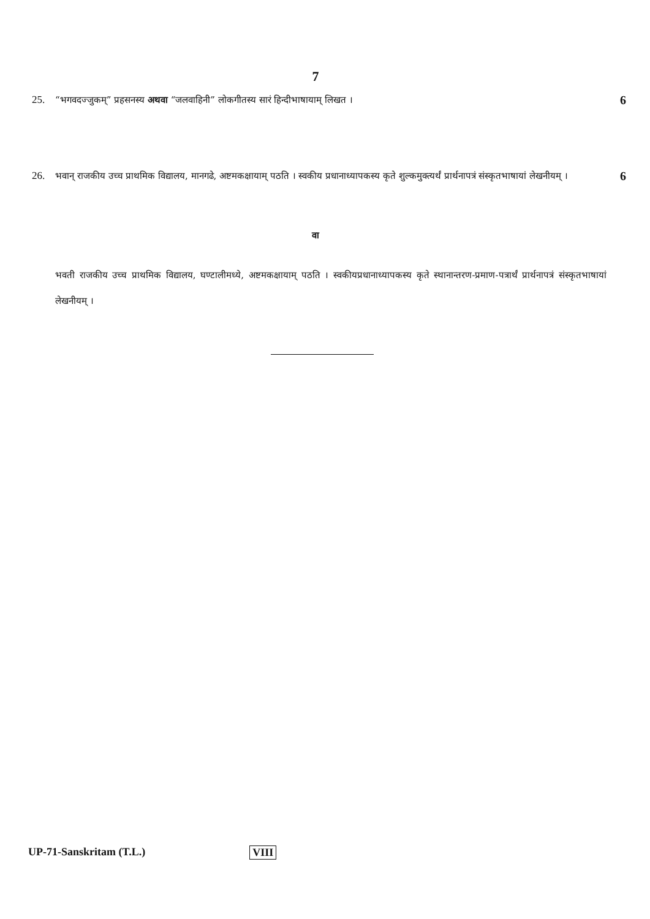7
25. “भगवदज्जुकम्” प्रहसनस्य अथवा “जलवाहिनी” लोकगीतस्य सारं हिन्दीभाषायाम् लिखत । 6
26. भवान् राजकीय उच्च प्राथमिक विद्यालय, मानगढे, अष्टमकक्षायाम् पठति । स्वकीय प्रधानाध्यापकस्य कृते शुल्कमुक्त्यर्थं प्रार्थनापत्रं संस्कृतभाषायां लेखनीयम् । 6
वा
भवती राजकीय उच्च प्राथमिक विद्यालय, घण्टालीमध्ये, अष्टमकक्षायाम् पठति । स्वकीयप्रधानाध्यापकस्य कृते स्थानान्तरण-प्रमाण-पत्रार्थं प्रार्थनापत्रं संस्कृतभाषायां लेखनीयम् ।
UP-71-Sanskritam (T.L.) VIII